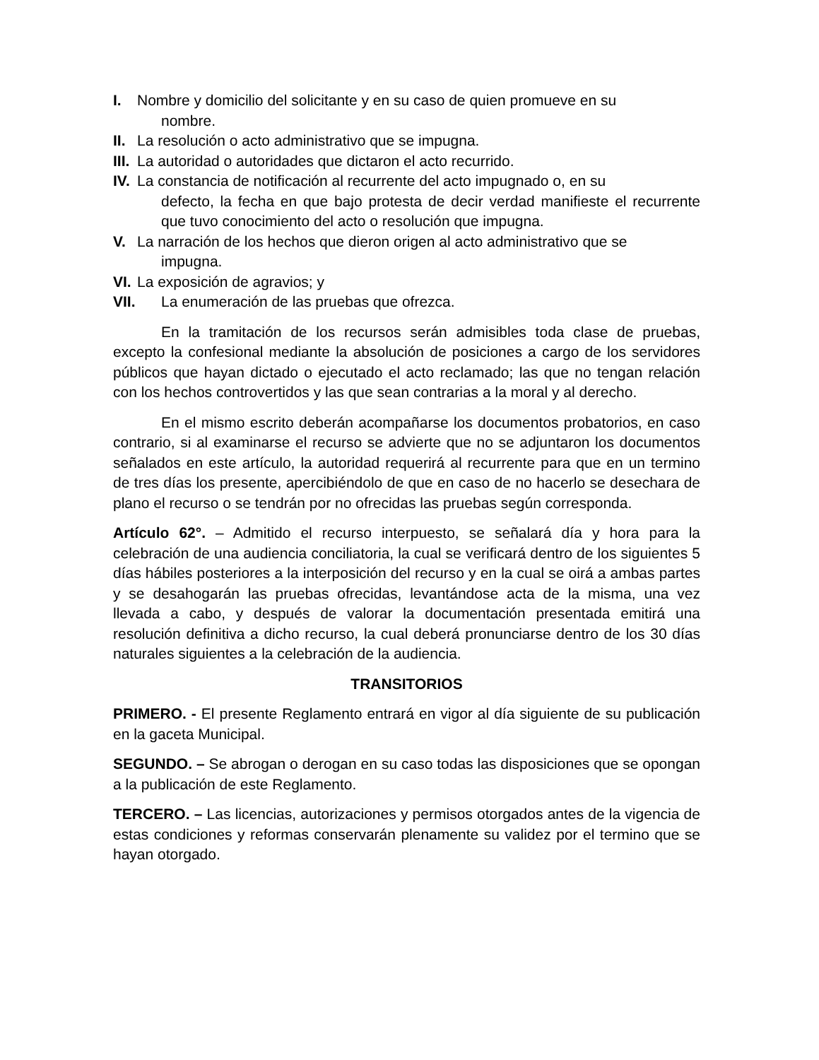I. Nombre y domicilio del solicitante y en su caso de quien promueve en su
nombre.
II.
La resolución o acto administrativo que se impugna.
III.
La autoridad o autoridades que dictaron el acto recurrido.
IV.
La constancia de notificación al recurrente del acto impugnado o, en su
defecto, la fecha en que bajo protesta de decir verdad manifieste el recurrente que tuvo conocimiento del acto o resolución que impugna.
V. La narración de los hechos que dieron origen al acto administrativo que se
impugna.
VI.
La exposición de agravios; y
VII. La enumeración de las pruebas que ofrezca.
En la tramitación de los recursos serán admisibles toda clase de pruebas, excepto la confesional mediante la absolución de posiciones a cargo de los servidores públicos que hayan dictado o ejecutado el acto reclamado; las que no tengan relación con los hechos controvertidos y las que sean contrarias a la moral y al derecho.
En el mismo escrito deberán acompañarse los documentos probatorios, en caso contrario, si al examinarse el recurso se advierte que no se adjuntaron los documentos señalados en este artículo, la autoridad requerirá al recurrente para que en un termino de tres días los presente, apercibiéndolo de que en caso de no hacerlo se desechara de plano el recurso o se tendrán por no ofrecidas las pruebas según corresponda.
Artículo 62°. – Admitido el recurso interpuesto, se señalará día y hora para la celebración de una audiencia conciliatoria, la cual se verificará dentro de los siguientes 5 días hábiles posteriores a la interposición del recurso y en la cual se oirá a ambas partes y se desahogarán las pruebas ofrecidas, levantándose acta de la misma, una vez llevada a cabo, y después de valorar la documentación presentada emitirá una resolución definitiva a dicho recurso, la cual deberá pronunciarse dentro de los 30 días naturales siguientes a la celebración de la audiencia.
TRANSITORIOS
PRIMERO. - El presente Reglamento entrará en vigor al día siguiente de su publicación en la gaceta Municipal.
SEGUNDO. – Se abrogan o derogan en su caso todas las disposiciones que se opongan a la publicación de este Reglamento.
TERCERO. – Las licencias, autorizaciones y permisos otorgados antes de la vigencia de estas condiciones y reformas conservarán plenamente su validez por el termino que se hayan otorgado.